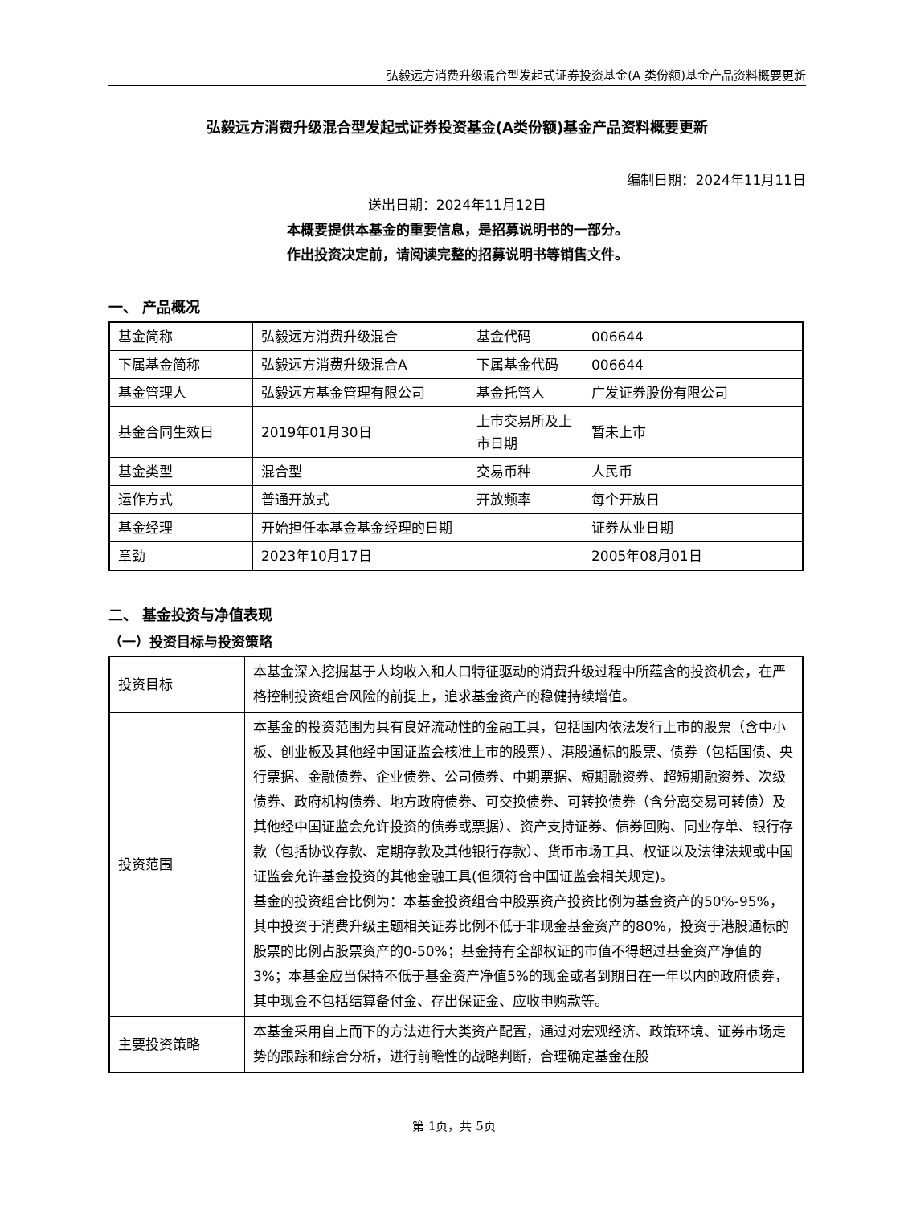弘毅远方消费升级混合型发起式证券投资基金(A 类份额)基金产品资料概要更新
弘毅远方消费升级混合型发起式证券投资基金(A类份额)基金产品资料概要更新
编制日期：2024年11月11日
送出日期：2024年11月12日
本概要提供本基金的重要信息，是招募说明书的一部分。
作出投资决定前，请阅读完整的招募说明书等销售文件。
一、 产品概况
| 基金简称 | 弘毅远方消费升级混合 | 基金代码 | 006644 |
| 下属基金简称 | 弘毅远方消费升级混合A | 下属基金代码 | 006644 |
| 基金管理人 | 弘毅远方基金管理有限公司 | 基金托管人 | 广发证券股份有限公司 |
| 基金合同生效日 | 2019年01月30日 | 上市交易所及上市日期 | 暂未上市 |
| 基金类型 | 混合型 | 交易币种 | 人民币 |
| 运作方式 | 普通开放式 | 开放频率 | 每个开放日 |
| 基金经理 | 开始担任本基金基金经理的日期 | | 证券从业日期 |
| 章劲 | 2023年10月17日 | | 2005年08月01日 |
二、 基金投资与净值表现
（一）投资目标与投资策略
| 投资目标 | 本基金深入挖掘基于人均收入和人口特征驱动的消费升级过程中所蕴含的投资机会，在严格控制投资组合风险的前提上，追求基金资产的稳健持续增值。 |
| 投资范围 | 本基金的投资范围为具有良好流动性的金融工具，包括国内依法发行上市的股票（含中小板、创业板及其他经中国证监会核准上市的股票）、港股通标的股票、债券（包括国债、央行票据、金融债券、企业债券、公司债券、中期票据、短期融资券、超短期融资券、次级债券、政府机构债券、地方政府债券、可交换债券、可转换债券（含分离交易可转债）及其他经中国证监会允许投资的债券或票据）、资产支持证券、债券回购、同业存单、银行存款（包括协议存款、定期存款及其他银行存款）、货币市场工具、权证以及法律法规或中国证监会允许基金投资的其他金融工具(但须符合中国证监会相关规定)。 基金的投资组合比例为：本基金投资组合中股票资产投资比例为基金资产的50%-95%，其中投资于消费升级主题相关证券比例不低于非现金基金资产的80%，投资于港股通标的股票的比例占股票资产的0-50%；基金持有全部权证的市值不得超过基金资产净值的3%；本基金应当保持不低于基金资产净值5%的现金或者到期日在一年以内的政府债券，其中现金不包括结算备付金、存出保证金、应收申购款等。 |
| 主要投资策略 | 本基金采用自上而下的方法进行大类资产配置，通过对宏观经济、政策环境、证券市场走势的跟踪和综合分析，进行前瞻性的战略判断，合理确定基金在股 |
第 1页，共 5页